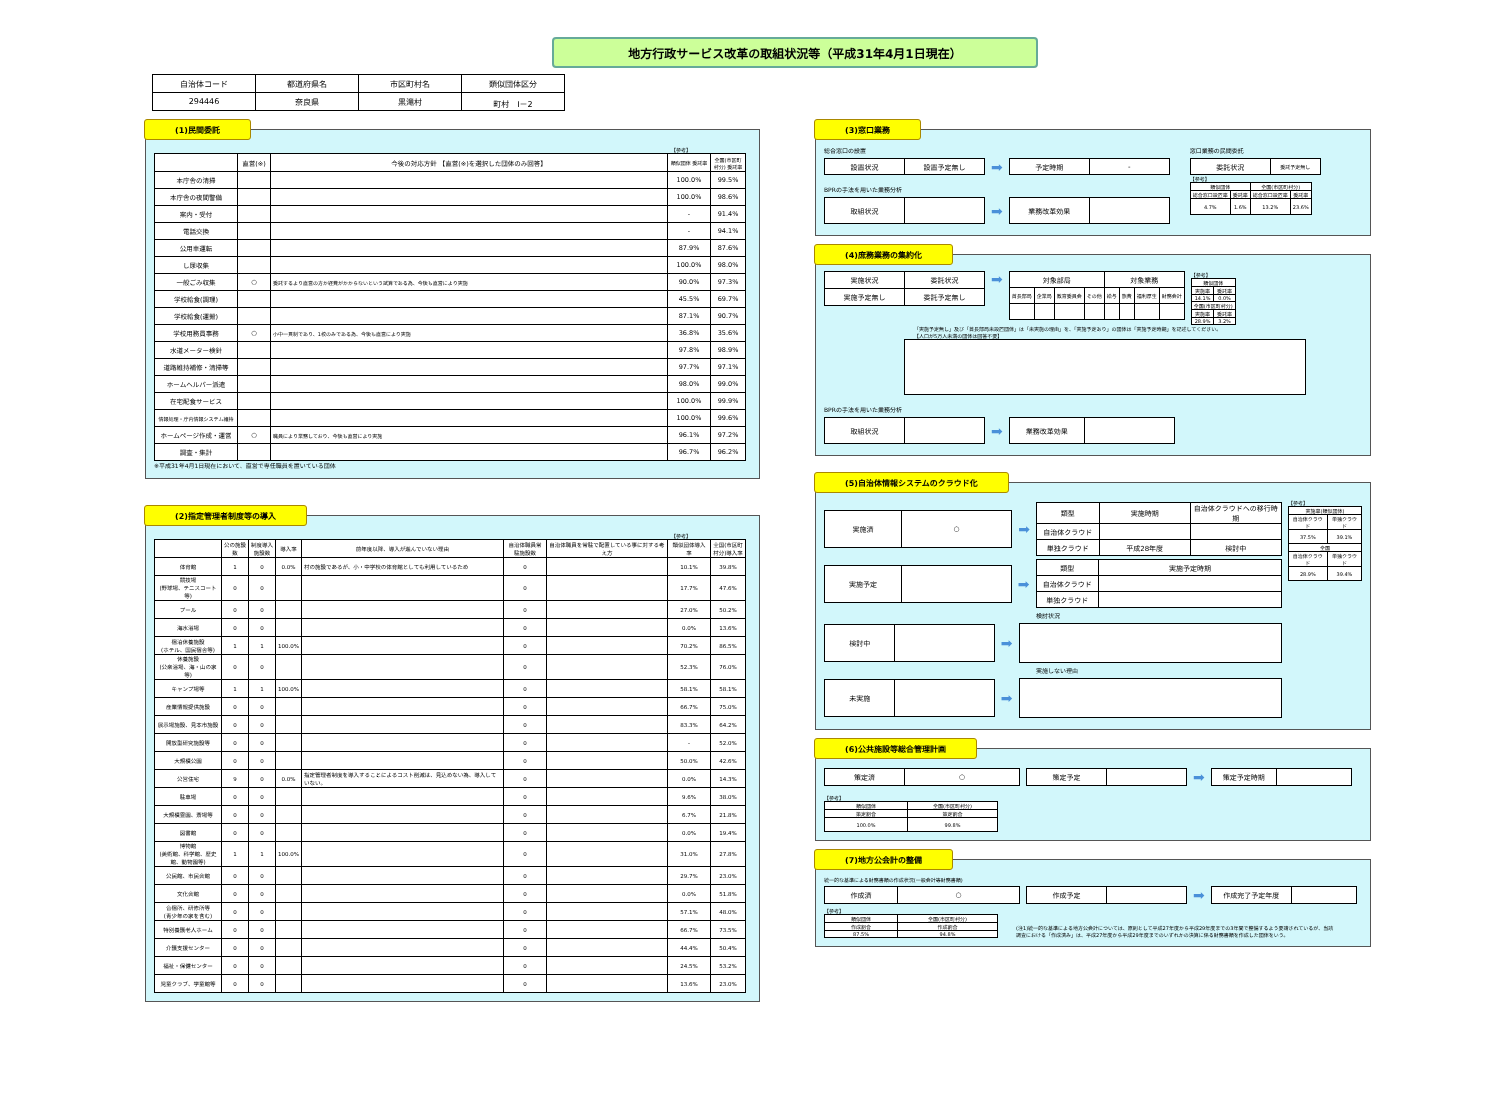地方行政サービス改革の取組状況等（平成31年4月1日現在）
| 自治体コード | 都道府県名 | 市区町村名 | 類似団体区分 |
| 294446 | 奈良県 | 黒滝村 | 町村 Ⅰ－2 |
(1)民間委託
【参考】
| | 直営(※) | 今後の対応方針 【直営(※)を選択した団体のみ回答】 | 類似団体 委託率 | 全国(市区町村分) 委託率 |
| --- | --- | --- | --- | --- |
| 本庁舎の清掃 | | | 100.0% | 99.5% |
| 本庁舎の夜間警備 | | | 100.0% | 98.6% |
| 案内・受付 | | | - | 91.4% |
| 電話交換 | | | - | 94.1% |
| 公用車運転 | | | 87.9% | 87.6% |
| し尿収集 | | | 100.0% | 98.0% |
| 一般ごみ収集 | ○ | 委託するより直営の方か経費がかからないという試算である為、今後も直営により実施 | 90.0% | 97.3% |
| 学校給食(調理) | | | 45.5% | 69.7% |
| 学校給食(運搬) | | | 87.1% | 90.7% |
| 学校用務員事務 | ○ | 小中一貫制であり、1校のみである為、今後も直営により実施 | 36.8% | 35.6% |
| 水道メーター検針 | | | 97.8% | 98.9% |
| 道路維持補修・清掃等 | | | 97.7% | 97.1% |
| ホームヘルパー派遣 | | | 98.0% | 99.0% |
| 在宅配食サービス | | | 100.0% | 99.9% |
| 情報処理・庁内情報システム維持 | | | 100.0% | 99.6% |
| ホームページ作成・運営 | ○ | 職員により業務しており、今後も直営により実施 | 96.1% | 97.2% |
| 調査・集計 | | | 96.7% | 96.2% |
※平成31年4月1日現在において、直営で専任職員を置いている団体
(2)指定管理者制度等の導入
【参考】
| | 公の施設数 | 制度導入施設数 | 導入率 | 前年度以降、導入が進んでいない理由 | 自治体職員常駐施設数 | 自治体職員を常駐で配置している事に対する考え方 | 類似団体導入率 | 全国(市区町村分)導入率 |
| --- | --- | --- | --- | --- | --- | --- | --- | --- |
| 体育館 | 1 | 0 | 0.0% | 村の施設であるが、小・中学校の体育館としても利用しているため | 0 | | 10.1% | 39.8% |
| 競技場 (野球場、テニスコート等) | 0 | 0 | | | 0 | | 17.7% | 47.6% |
| プール | 0 | 0 | | | 0 | | 27.0% | 50.2% |
| 海水浴場 | 0 | 0 | | | 0 | | 0.0% | 13.6% |
| 宿泊休養施設 (ホテル、国民宿舎等) | 1 | 1 | 100.0% | | 0 | | 70.2% | 86.5% |
| 休養施設 (公衆浴場、海・山の家等) | 0 | 0 | | | 0 | | 52.3% | 76.0% |
| キャンプ場等 | 1 | 1 | 100.0% | | 0 | | 58.1% | 58.1% |
| 産業情報提供施設 | 0 | 0 | | | 0 | | 66.7% | 75.0% |
| 展示場施設、見本市施設 | 0 | 0 | | | 0 | | 83.3% | 64.2% |
| 開放型研究施設等 | 0 | 0 | | | 0 | | - | 52.0% |
| 大規模公園 | 0 | 0 | | | 0 | | 50.0% | 42.6% |
| 公営住宅 | 9 | 0 | 0.0% | 指定管理者制度を導入することによるコスト削減は、見込めない為、導入していない。 | 0 | | 0.0% | 14.3% |
| 駐車場 | 0 | 0 | | | 0 | | 9.6% | 38.0% |
| 大規模霊園、斎場等 | 0 | 0 | | | 0 | | 6.7% | 21.8% |
| 図書館 | 0 | 0 | | | 0 | | 0.0% | 19.4% |
| 博物館 (美術館、科学館、歴史館、動物園等) | 1 | 1 | 100.0% | | 0 | | 31.0% | 27.8% |
| 公民館、市民会館 | 0 | 0 | | | 0 | | 29.7% | 23.0% |
| 文化会館 | 0 | 0 | | | 0 | | 0.0% | 51.8% |
| 合宿所、研修所等 (青少年の家を含む) | 0 | 0 | | | 0 | | 57.1% | 48.0% |
| 特別養護老人ホーム | 0 | 0 | | | 0 | | 66.7% | 73.5% |
| 介護支援センター | 0 | 0 | | | 0 | | 44.4% | 50.4% |
| 福祉・保健センター | 0 | 0 | | | 0 | | 24.5% | 53.2% |
| 児童クラブ、学童館等 | 0 | 0 | | | 0 | | 13.6% | 23.0% |
(3)窓口業務
総合窓口の設置
| 設置状況 | 設置予定無し |
➡
| 予定時期 | - |
BPRの手法を用いた業務分析
| 取組状況 | |
➡
| 業務改革効果 | |
窓口業務の民間委託
| 委託状況 | 委託予定無し |
【参考】
| 類似団体 | | 全国(市区町村分) | |
| 総合窓口設置率 | 委託率 | 総合窓口設置率 | 委託率 |
| 4.7% | 1.6% | 13.2% | 23.6% |
(4)庶務業務の集約化
| 実施状況 | 委託状況 |
| 実施予定無し | 委託予定無し |
➡
| 対象部局 | | | | 対象業務 | | | |
| 首長部局 | 企業局 | 教育委員会 | その他 | 給与 | 旅費 | 福利厚生 | 財務会計 |
【参考】
| 類似団体 | |
| 実施率 | 委託率 |
| 14.1% | 0.0% |
| 全国(市区町村分) | |
| 実施率 | 委託率 |
| 28.9% | 3.2% |
「実施予定無し」及び「首長部局未設置団体」は「未実施の理由」を、「実施予定あり」の団体は「実施予定時期」を記述してください。
【人口が5万人未満の団体は回答不要】
BPRの手法を用いた業務分析
| 取組状況 | |
➡
| 業務改革効果 | |
(5)自治体情報システムのクラウド化
| 実施済 | ○ |
➡
| 類型 | 実施時期 | 自治体クラウドへの移行時期 |
| 自治体クラウド | | |
| 単独クラウド | 平成28年度 | 検討中 |
| 実施予定 | |
➡
| 類型 | 実施予定時期 |
| 自治体クラウド | |
| 単独クラウド | |
検討状況
| 検討中 | |
➡
実施しない理由
| 未実施 | |
➡
【参考】
| 実施率(類似団体) | |
| 自治体クラウド | 単独クラウド |
| 37.5% | 39.1% |
| 全国 | |
| 自治体クラウド | 単独クラウド |
| 28.9% | 39.4% |
(6)公共施設等総合管理計画
| 策定済 | ○ |
| 策定予定 | |
➡
| 策定予定時期 | |
【参考】
| 類似団体 | 全国(市区町村分) |
| 策定割合 | 策定割合 |
| 100.0% | 99.8% |
(7)地方公会計の整備
統一的な基準による財務書類の作成状況(一般会計等財務書類)
| 作成済 | ○ |
| 作成予定 | |
➡
| 作成完了予定年度 | |
【参考】
| 類似団体 | 全国(市区町村分) |
| 作成割合 | 作成割合 |
| 87.5% | 94.8% |
(注1)統一的な基準による地方公会計については、原則として平成27年度から平成29年度までの3年間で整備するよう要請されているが、当該調査における「作成済み」は、平成27年度から平成29年度までのいずれかの決算に係る財務書類を作成した団体をいう。